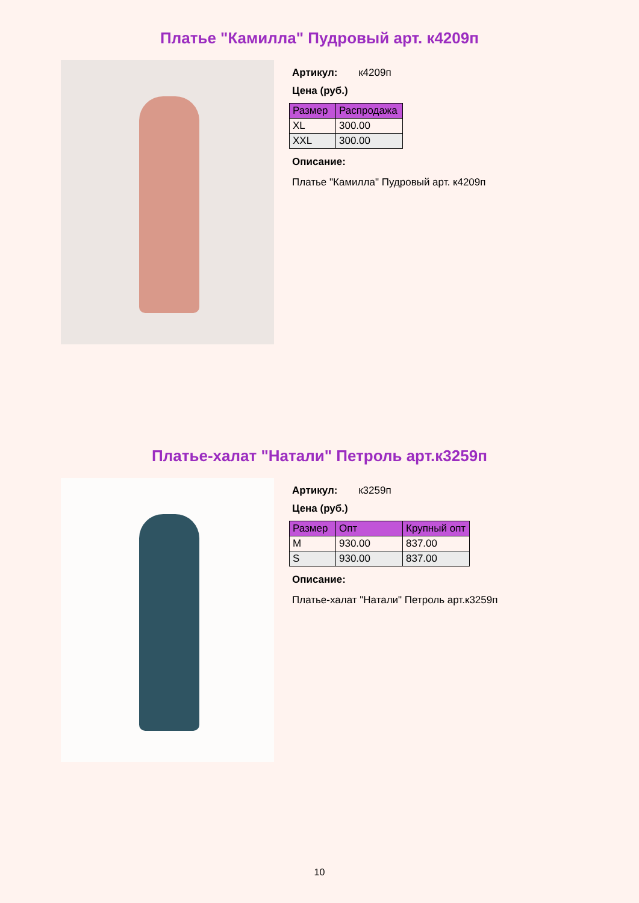Платье "Камилла" Пудровый арт. к4209п
Артикул: к4209п
Цена (руб.)
| Размер | Распродажа |
| --- | --- |
| XL | 300.00 |
| XXL | 300.00 |
Описание:
Платье "Камилла" Пудровый арт. к4209п
Платье-халат "Натали" Петроль арт.к3259п
Артикул: к3259п
Цена (руб.)
| Размер | Опт | Крупный опт |
| --- | --- | --- |
| M | 930.00 | 837.00 |
| S | 930.00 | 837.00 |
Описание:
Платье-халат "Натали" Петроль арт.к3259п
10